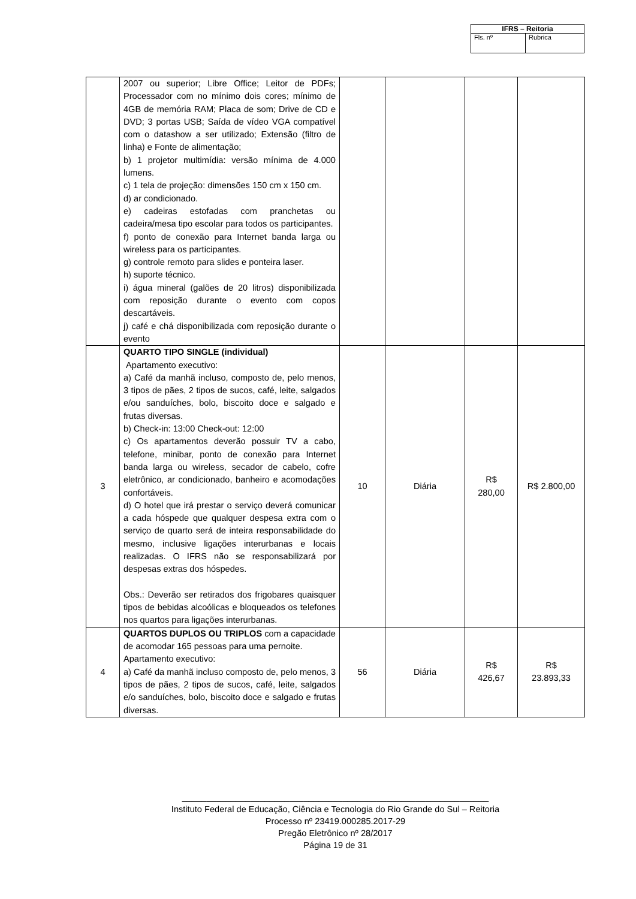| IFRS – Reitoria | |
| Fls. nº | Rubrica |
| | 2007 ou superior; Libre Office; Leitor de PDFs; Processador com no mínimo dois cores; mínimo de 4GB de memória RAM; Placa de som; Drive de CD e DVD; 3 portas USB; Saída de vídeo VGA compatível com o datashow a ser utilizado; Extensão (filtro de linha) e Fonte de alimentação; b) 1 projetor multimídia: versão mínima de 4.000 lumens. c) 1 tela de projeção: dimensões 150 cm x 150 cm. d) ar condicionado. e) cadeiras estofadas com pranchetas ou cadeira/mesa tipo escolar para todos os participantes. f) ponto de conexão para Internet banda larga ou wireless para os participantes. g) controle remoto para slides e ponteira laser. h) suporte técnico. i) água mineral (galões de 20 litros) disponibilizada com reposição durante o evento com copos descartáveis. j) café e chá disponibilizada com reposição durante o evento | | | | |
| 3 | QUARTO TIPO SINGLE (individual) Apartamento executivo: a) Café da manhã incluso, composto de, pelo menos, 3 tipos de pães, 2 tipos de sucos, café, leite, salgados e/ou sanduíches, bolo, biscoito doce e salgado e frutas diversas. b) Check-in: 13:00 Check-out: 12:00 c) Os apartamentos deverão possuir TV a cabo, telefone, minibar, ponto de conexão para Internet banda larga ou wireless, secador de cabelo, cofre eletrônico, ar condicionado, banheiro e acomodações confortáveis. d) O hotel que irá prestar o serviço deverá comunicar a cada hóspede que qualquer despesa extra com o serviço de quarto será de inteira responsabilidade do mesmo, inclusive ligações interurbanas e locais realizadas. O IFRS não se responsabilizará por despesas extras dos hóspedes. Obs.: Deverão ser retirados dos frigobares quaisquer tipos de bebidas alcoólicas e bloqueados os telefones nos quartos para ligações interurbanas. | 10 | Diária | R$ 280,00 | R$ 2.800,00 |
| 4 | QUARTOS DUPLOS OU TRIPLOS com a capacidade de acomodar 165 pessoas para uma pernoite. Apartamento executivo: a) Café da manhã incluso composto de, pelo menos, 3 tipos de pães, 2 tipos de sucos, café, leite, salgados e/o sanduíches, bolo, biscoito doce e salgado e frutas diversas. | 56 | Diária | R$ 426,67 | R$ 23.893,33 |
_______________________________________________________________
Instituto Federal de Educação, Ciência e Tecnologia do Rio Grande do Sul – Reitoria
Processo nº 23419.000285.2017-29
Pregão Eletrônico nº 28/2017
Página 19 de 31